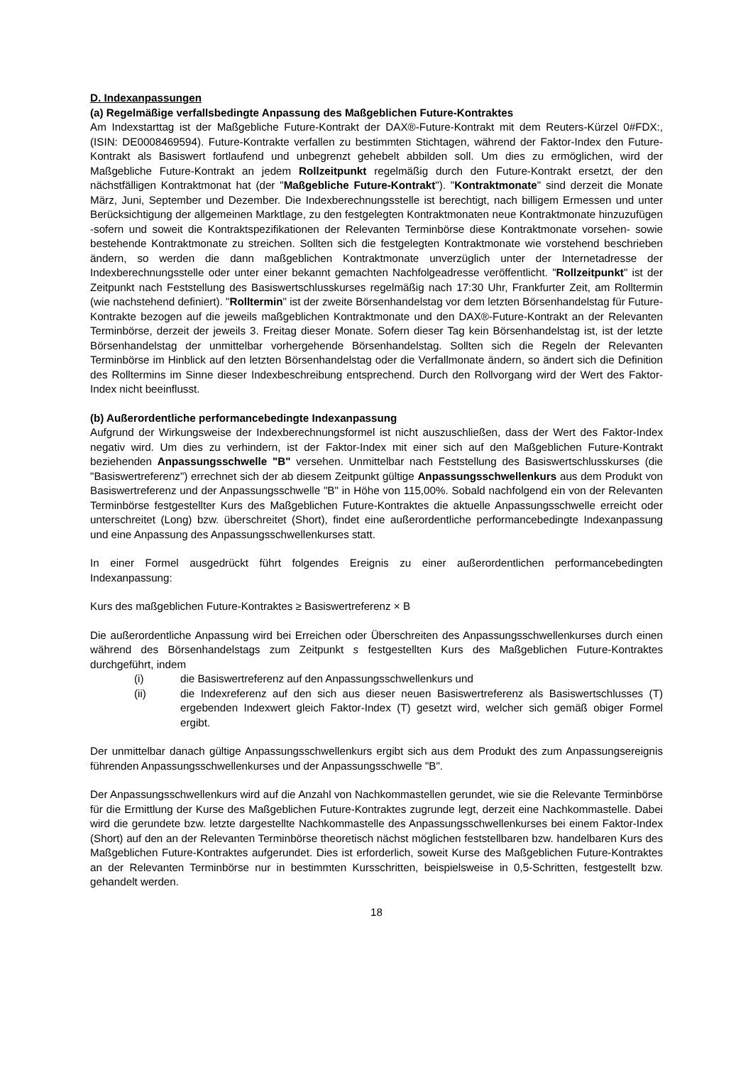D. Indexanpassungen
(a) Regelmäßige verfallsbedingte Anpassung des Maßgeblichen Future-Kontraktes
Am Indexstarttag ist der Maßgebliche Future-Kontrakt der DAX®-Future-Kontrakt mit dem Reuters-Kürzel 0#FDX:, (ISIN: DE0008469594). Future-Kontrakte verfallen zu bestimmten Stichtagen, während der Faktor-Index den Future-Kontrakt als Basiswert fortlaufend und unbegrenzt gehebelt abbilden soll. Um dies zu ermöglichen, wird der Maßgebliche Future-Kontrakt an jedem Rollzeitpunkt regelmäßig durch den Future-Kontrakt ersetzt, der den nächstfälligen Kontraktmonat hat (der "Maßgebliche Future-Kontrakt"). "Kontraktmonate" sind derzeit die Monate März, Juni, September und Dezember. Die Indexberechnungsstelle ist berechtigt, nach billigem Ermessen und unter Berücksichtigung der allgemeinen Marktlage, zu den festgelegten Kontraktmonaten neue Kontraktmonate hinzuzufügen -sofern und soweit die Kontraktspezifikationen der Relevanten Terminbörse diese Kontraktmonate vorsehen- sowie bestehende Kontraktmonate zu streichen. Sollten sich die festgelegten Kontraktmonate wie vorstehend beschrieben ändern, so werden die dann maßgeblichen Kontraktmonate unverzüglich unter der Internetadresse der Indexberechnungsstelle oder unter einer bekannt gemachten Nachfolgeadresse veröffentlicht. "Rollzeitpunkt" ist der Zeitpunkt nach Feststellung des Basiswertschlusskurses regelmäßig nach 17:30 Uhr, Frankfurter Zeit, am Rolltermin (wie nachstehend definiert). "Rolltermin" ist der zweite Börsenhandelstag vor dem letzten Börsenhandelstag für Future-Kontrakte bezogen auf die jeweils maßgeblichen Kontraktmonate und den DAX®-Future-Kontrakt an der Relevanten Terminbörse, derzeit der jeweils 3. Freitag dieser Monate. Sofern dieser Tag kein Börsenhandelstag ist, ist der letzte Börsenhandelstag der unmittelbar vorhergehende Börsenhandelstag. Sollten sich die Regeln der Relevanten Terminbörse im Hinblick auf den letzten Börsenhandelstag oder die Verfallmonate ändern, so ändert sich die Definition des Rolltermins im Sinne dieser Indexbeschreibung entsprechend. Durch den Rollvorgang wird der Wert des Faktor-Index nicht beeinflusst.
(b) Außerordentliche performancebedingte Indexanpassung
Aufgrund der Wirkungsweise der Indexberechnungsformel ist nicht auszuschließen, dass der Wert des Faktor-Index negativ wird. Um dies zu verhindern, ist der Faktor-Index mit einer sich auf den Maßgeblichen Future-Kontrakt beziehenden Anpassungsschwelle "B" versehen. Unmittelbar nach Feststellung des Basiswertschlusskurses (die "Basiswertreferenz") errechnet sich der ab diesem Zeitpunkt gültige Anpassungsschwellenkurs aus dem Produkt von Basiswertreferenz und der Anpassungsschwelle "B" in Höhe von 115,00%. Sobald nachfolgend ein von der Relevanten Terminbörse festgestellter Kurs des Maßgeblichen Future-Kontraktes die aktuelle Anpassungsschwelle erreicht oder unterschreitet (Long) bzw. überschreitet (Short), findet eine außerordentliche performancebedingte Indexanpassung und eine Anpassung des Anpassungsschwellenkurses statt.
In einer Formel ausgedrückt führt folgendes Ereignis zu einer außerordentlichen performancebedingten Indexanpassung:
Kurs des maßgeblichen Future-Kontraktes ≥ Basiswertreferenz × B
Die außerordentliche Anpassung wird bei Erreichen oder Überschreiten des Anpassungsschwellenkurses durch einen während des Börsenhandelstags zum Zeitpunkt s festgestellten Kurs des Maßgeblichen Future-Kontraktes durchgeführt, indem
(i) die Basiswertreferenz auf den Anpassungsschwellenkurs und
(ii) die Indexreferenz auf den sich aus dieser neuen Basiswertreferenz als Basiswertschlusses (T) ergebenden Indexwert gleich Faktor-Index (T) gesetzt wird, welcher sich gemäß obiger Formel ergibt.
Der unmittelbar danach gültige Anpassungsschwellenkurs ergibt sich aus dem Produkt des zum Anpassungsereignis führenden Anpassungsschwellenkurses und der Anpassungsschwelle "B".
Der Anpassungsschwellenkurs wird auf die Anzahl von Nachkommastellen gerundet, wie sie die Relevante Terminbörse für die Ermittlung der Kurse des Maßgeblichen Future-Kontraktes zugrunde legt, derzeit eine Nachkommastelle. Dabei wird die gerundete bzw. letzte dargestellte Nachkommastelle des Anpassungsschwellenkurses bei einem Faktor-Index (Short) auf den an der Relevanten Terminbörse theoretisch nächst möglichen feststellbaren bzw. handelbaren Kurs des Maßgeblichen Future-Kontraktes aufgerundet. Dies ist erforderlich, soweit Kurse des Maßgeblichen Future-Kontraktes an der Relevanten Terminbörse nur in bestimmten Kursschritten, beispielsweise in 0,5-Schritten, festgestellt bzw. gehandelt werden.
18